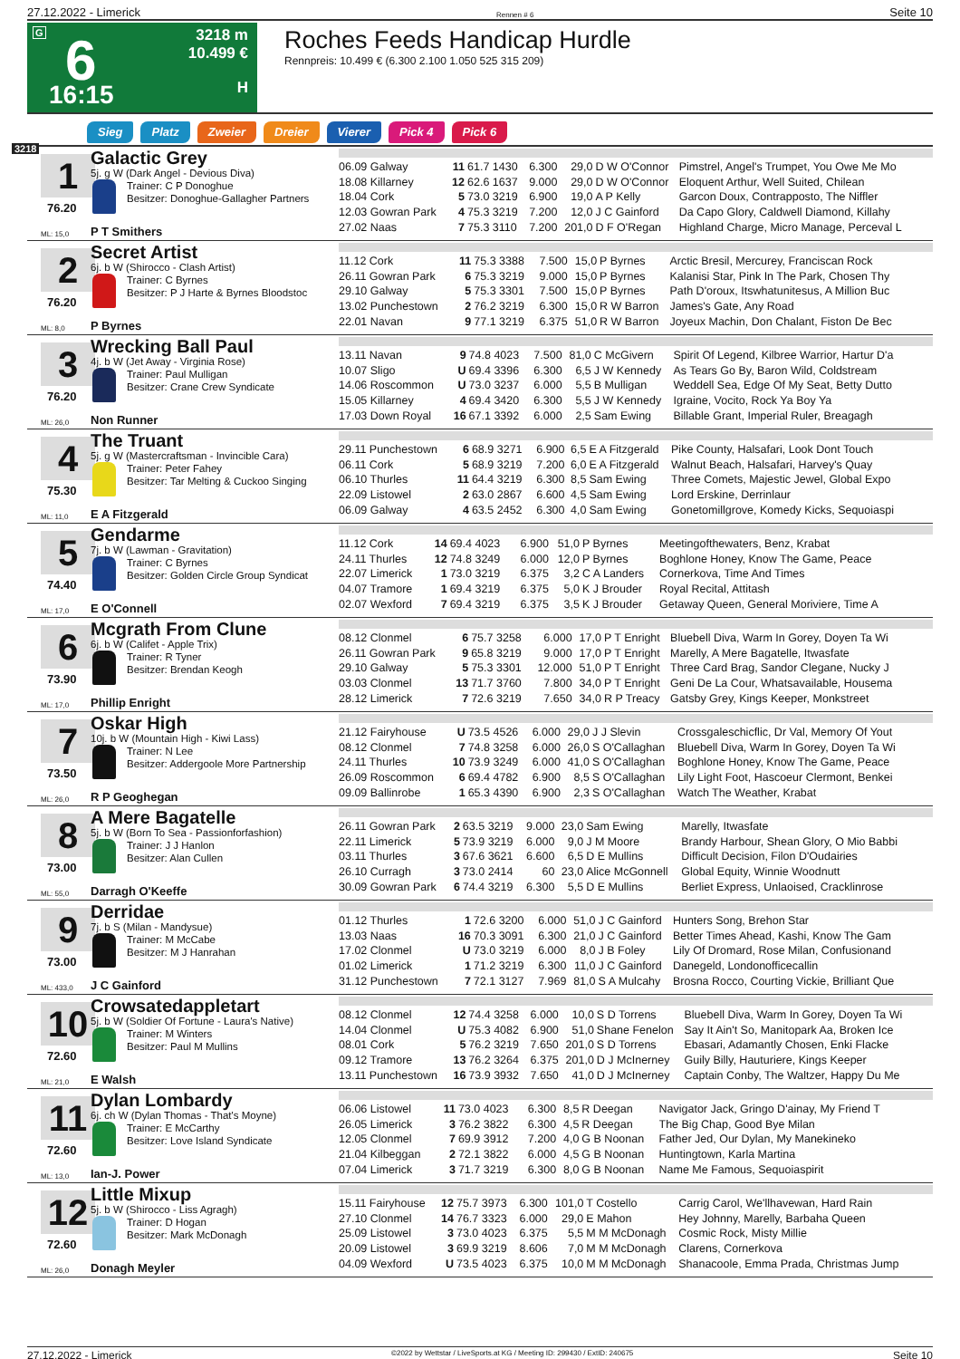27.12.2022 - Limerick Rennen # 6 Seite 10
G 6
16:15
3218 m
10.499 €
H
Roches Feeds Handicap Hurdle
Rennpreis: 10.499 € (6.300 2.100 1.050 525 315 209)
Sieg Platz Zweier Dreier Vierer Pick 4 Pick 6
3218
1
76.20
ML: 15,0
Galactic Grey
5j. g W (Dark Angel - Devious Diva)
Trainer: C P Donoghue
Besitzer: Donoghue-Gallagher Partners
P T Smithers
| 06.09 Galway | 11 | 61.7 1430 | 6.300 | 29,0 | D W O'Connor | Pimstrel, Angel's Trumpet, You Owe Me Mo |
| 18.08 Killarney | 12 | 62.6 1637 | 9.000 | 29,0 | D W O'Connor | Eloquent Arthur, Well Suited, Chilean |
| 18.04 Cork | 5 | 73.0 3219 | 6.900 | 19,0 | A P Kelly | Garcon Doux, Contrapposto, The Niffler |
| 12.03 Gowran Park | 4 | 75.3 3219 | 7.200 | 12,0 | J C Gainford | Da Capo Glory, Caldwell Diamond, Killahy |
| 27.02 Naas | 7 | 75.3 3110 | 7.200 | 201,0 | D F O'Regan | Highland Charge, Micro Manage, Perceval L |
2
76.20
ML: 8,0
Secret Artist
6j. b W (Shirocco - Clash Artist)
Trainer: C Byrnes
Besitzer: P J Harte & Byrnes Bloodstoc
P Byrnes
| 11.12 Cork | 11 | 75.3 3388 | 7.500 | 15,0 | P Byrnes | Arctic Bresil, Mercurey, Franciscan Rock |
| 26.11 Gowran Park | 6 | 75.3 3219 | 9.000 | 15,0 | P Byrnes | Kalanisi Star, Pink In The Park, Chosen Thy |
| 29.10 Galway | 5 | 75.3 3301 | 7.500 | 15,0 | P Byrnes | Path D'oroux, Itswhatunitesus, A Million Buc |
| 13.02 Punchestown | 2 | 76.2 3219 | 6.300 | 15,0 | R W Barron | James's Gate, Any Road |
| 22.01 Navan | 9 | 77.1 3219 | 6.375 | 51,0 | R W Barron | Joyeux Machin, Don Chalant, Fiston De Bec |
3
76.20
ML: 26,0
Wrecking Ball Paul
4j. b W (Jet Away - Virginia Rose)
Trainer: Paul Mulligan
Besitzer: Crane Crew Syndicate
Non Runner
| 13.11 Navan | 9 | 74.8 4023 | 7.500 | 81,0 | C McGivern | Spirit Of Legend, Kilbree Warrior, Hartur D'a |
| 10.07 Sligo | U | 69.4 3396 | 6.300 | 6,5 | J W Kennedy | As Tears Go By, Baron Wild, Coldstream |
| 14.06 Roscommon | U | 73.0 3237 | 6.000 | 5,5 | B Mulligan | Weddell Sea, Edge Of My Seat, Betty Dutto |
| 15.05 Killarney | 4 | 69.4 3420 | 6.300 | 5,5 | J W Kennedy | Igraine, Vocito, Rock Ya Boy Ya |
| 17.03 Down Royal | 16 | 67.1 3392 | 6.000 | 2,5 | Sam Ewing | Billable Grant, Imperial Ruler, Breagagh |
4
75.30
ML: 11,0
The Truant
5j. g W (Mastercraftsman - Invincible Cara)
Trainer: Peter Fahey
Besitzer: Tar Melting & Cuckoo Singing
E A Fitzgerald
| 29.11 Punchestown | 6 | 68.9 3271 | 6.900 | 6,5 | E A Fitzgerald | Pike County, Halsafari, Look Dont Touch |
| 06.11 Cork | 5 | 68.9 3219 | 7.200 | 6,0 | E A Fitzgerald | Walnut Beach, Halsafari, Harvey's Quay |
| 06.10 Thurles | 11 | 64.4 3219 | 6.300 | 8,5 | Sam Ewing | Three Comets, Majestic Jewel, Global Expo |
| 22.09 Listowel | 2 | 63.0 2867 | 6.600 | 4,5 | Sam Ewing | Lord Erskine, Derrinlaur |
| 06.09 Galway | 4 | 63.5 2452 | 6.300 | 4,0 | Sam Ewing | Gonetomillgrove, Komedy Kicks, Sequoiaspi |
5
74.40
ML: 17,0
Gendarme
7j. b W (Lawman - Gravitation)
Trainer: C Byrnes
Besitzer: Golden Circle Group Syndicat
E O'Connell
| 11.12 Cork | 14 | 69.4 4023 | 6.900 | 51,0 | P Byrnes | Meetingofthewaters, Benz, Krabat |
| 24.11 Thurles | 12 | 74.8 3249 | 6.000 | 12,0 | P Byrnes | Boghlone Honey, Know The Game, Peace |
| 22.07 Limerick | 1 | 73.0 3219 | 6.375 | 3,2 | C A Landers | Cornerkova, Time And Times |
| 04.07 Tramore | 1 | 69.4 3219 | 6.375 | 5,0 | K J Brouder | Royal Recital, Attitash |
| 02.07 Wexford | 7 | 69.4 3219 | 6.375 | 3,5 | K J Brouder | Getaway Queen, General Moriviere, Time A |
6
73.90
ML: 17,0
Mcgrath From Clune
6j. b W (Califet - Apple Trix)
Trainer: R Tyner
Besitzer: Brendan Keogh
Phillip Enright
| 08.12 Clonmel | 6 | 75.7 3258 | 6.000 | 17,0 | P T Enright | Bluebell Diva, Warm In Gorey, Doyen Ta Wi |
| 26.11 Gowran Park | 9 | 65.8 3219 | 9.000 | 17,0 | P T Enright | Marelly, A Mere Bagatelle, Itwasfate |
| 29.10 Galway | 5 | 75.3 3301 | 12.000 | 51,0 | P T Enright | Three Card Brag, Sandor Clegane, Nucky J |
| 03.03 Clonmel | 13 | 71.7 3760 | 7.800 | 34,0 | P T Enright | Geni De La Cour, Whatsavailable, Housema |
| 28.12 Limerick | 7 | 72.6 3219 | 7.650 | 34,0 | R P Treacy | Gatsby Grey, Kings Keeper, Monkstreet |
7
73.50
ML: 26,0
Oskar High
10j. b W (Mountain High - Kiwi Lass)
Trainer: N Lee
Besitzer: Addergoole More Partnership
R P Geoghegan
| 21.12 Fairyhouse | U | 73.5 4526 | 6.000 | 29,0 | J J Slevin | Crossgaleschicflic, Dr Val, Memory Of Yout |
| 08.12 Clonmel | 7 | 74.8 3258 | 6.000 | 26,0 | S O'Callaghan | Bluebell Diva, Warm In Gorey, Doyen Ta Wi |
| 24.11 Thurles | 10 | 73.9 3249 | 6.000 | 41,0 | S O'Callaghan | Boghlone Honey, Know The Game, Peace |
| 26.09 Roscommon | 6 | 69.4 4782 | 6.900 | 8,5 | S O'Callaghan | Lily Light Foot, Hascoeur Clermont, Benkei |
| 09.09 Ballinrobe | 1 | 65.3 4390 | 6.900 | 2,3 | S O'Callaghan | Watch The Weather, Krabat |
8
73.00
ML: 55,0
A Mere Bagatelle
5j. b W (Born To Sea - Passionforfashion)
Trainer: J J Hanlon
Besitzer: Alan Cullen
Darragh O'Keeffe
| 26.11 Gowran Park | 2 | 63.5 3219 | 9.000 | 23,0 | Sam Ewing | Marelly, Itwasfate |
| 22.11 Limerick | 5 | 73.9 3219 | 6.000 | 9,0 | J M Moore | Brandy Harbour, Shean Glory, O Mio Babbi |
| 03.11 Thurles | 3 | 67.6 3621 | 6.600 | 6,5 | D E Mullins | Difficult Decision, Filon D'Oudairies |
| 26.10 Curragh | 3 | 73.0 2414 | 60 | 23,0 | Alice McGonnell | Global Equity, Winnie Woodnutt |
| 30.09 Gowran Park | 6 | 74.4 3219 | 6.300 | 5,5 | D E Mullins | Berliet Express, Unlaoised, Cracklinrose |
9
73.00
ML: 433,0
Derridae
7j. b S (Milan - Mandysue)
Trainer: M McCabe
Besitzer: M J Hanrahan
J C Gainford
| 01.12 Thurles | 1 | 72.6 3200 | 6.000 | 51,0 | J C Gainford | Hunters Song, Brehon Star |
| 13.03 Naas | 16 | 70.3 3091 | 6.300 | 21,0 | J C Gainford | Better Times Ahead, Kashi, Know The Gam |
| 17.02 Clonmel | U | 73.0 3219 | 6.000 | 8,0 | J B Foley | Lily Of Dromard, Rose Milan, Confusionand |
| 01.02 Limerick | 1 | 71.2 3219 | 6.300 | 11,0 | J C Gainford | Danegeld, Londonofficecallin |
| 31.12 Punchestown | 7 | 72.1 3127 | 7.969 | 81,0 | S A Mulcahy | Brosna Rocco, Courting Vickie, Brilliant Que |
10
72.60
ML: 21,0
Crowsatedappletart
5j. b W (Soldier Of Fortune - Laura's Native)
Trainer: M Winters
Besitzer: Paul M Mullins
E Walsh
| 08.12 Clonmel | 12 | 74.4 3258 | 6.000 | 10,0 | S D Torrens | Bluebell Diva, Warm In Gorey, Doyen Ta Wi |
| 14.04 Clonmel | U | 75.3 4082 | 6.900 | 51,0 | Shane Fenelon | Say It Ain't So, Manitopark Aa, Broken Ice |
| 08.01 Cork | 5 | 76.2 3219 | 7.650 | 201,0 | S D Torrens | Ebasari, Adamantly Chosen, Enki Flacke |
| 09.12 Tramore | 13 | 76.2 3264 | 6.375 | 201,0 | D J McInerney | Guily Billy, Hauturiere, Kings Keeper |
| 13.11 Punchestown | 16 | 73.9 3932 | 7.650 | 41,0 | D J McInerney | Captain Conby, The Waltzer, Happy Du Me |
11
72.60
ML: 13,0
Dylan Lombardy
6j. ch W (Dylan Thomas - That's Moyne)
Trainer: E McCarthy
Besitzer: Love Island Syndicate
Ian-J. Power
| 06.06 Listowel | 11 | 73.0 4023 | 6.300 | 8,5 | R Deegan | Navigator Jack, Gringo D'ainay, My Friend T |
| 26.05 Limerick | 3 | 76.2 3822 | 6.300 | 4,5 | R Deegan | The Big Chap, Good Bye Milan |
| 12.05 Clonmel | 7 | 69.9 3912 | 7.200 | 4,0 | G B Noonan | Father Jed, Our Dylan, My Manekineko |
| 21.04 Kilbeggan | 2 | 72.1 3822 | 6.000 | 4,5 | G B Noonan | Huntingtown, Karla Martina |
| 07.04 Limerick | 3 | 71.7 3219 | 6.300 | 8,0 | G B Noonan | Name Me Famous, Sequoiaspirit |
12
72.60
ML: 26,0
Little Mixup
5j. b W (Shirocco - Liss Agragh)
Trainer: D Hogan
Besitzer: Mark McDonagh
Donagh Meyler
| 15.11 Fairyhouse | 12 | 75.7 3973 | 6.300 | 101,0 | T Costello | Carrig Carol, We'llhavewan, Hard Rain |
| 27.10 Clonmel | 14 | 76.7 3323 | 6.000 | 29,0 | E Mahon | Hey Johnny, Marelly, Barbaha Queen |
| 25.09 Listowel | 3 | 73.0 4023 | 6.375 | 5,5 | M M McDonagh | Cosmic Rock, Misty Millie |
| 20.09 Listowel | 3 | 69.9 3219 | 8.606 | 7,0 | M M McDonagh | Clarens, Cornerkova |
| 04.09 Wexford | U | 73.5 4023 | 6.375 | 10,0 | M M McDonagh | Shanacoole, Emma Prada, Christmas Jump |
27.12.2022 - Limerick ©2022 by Wettstar / LiveSports.at KG / Meeting ID: 299430 / ExtID: 240675 Seite 10